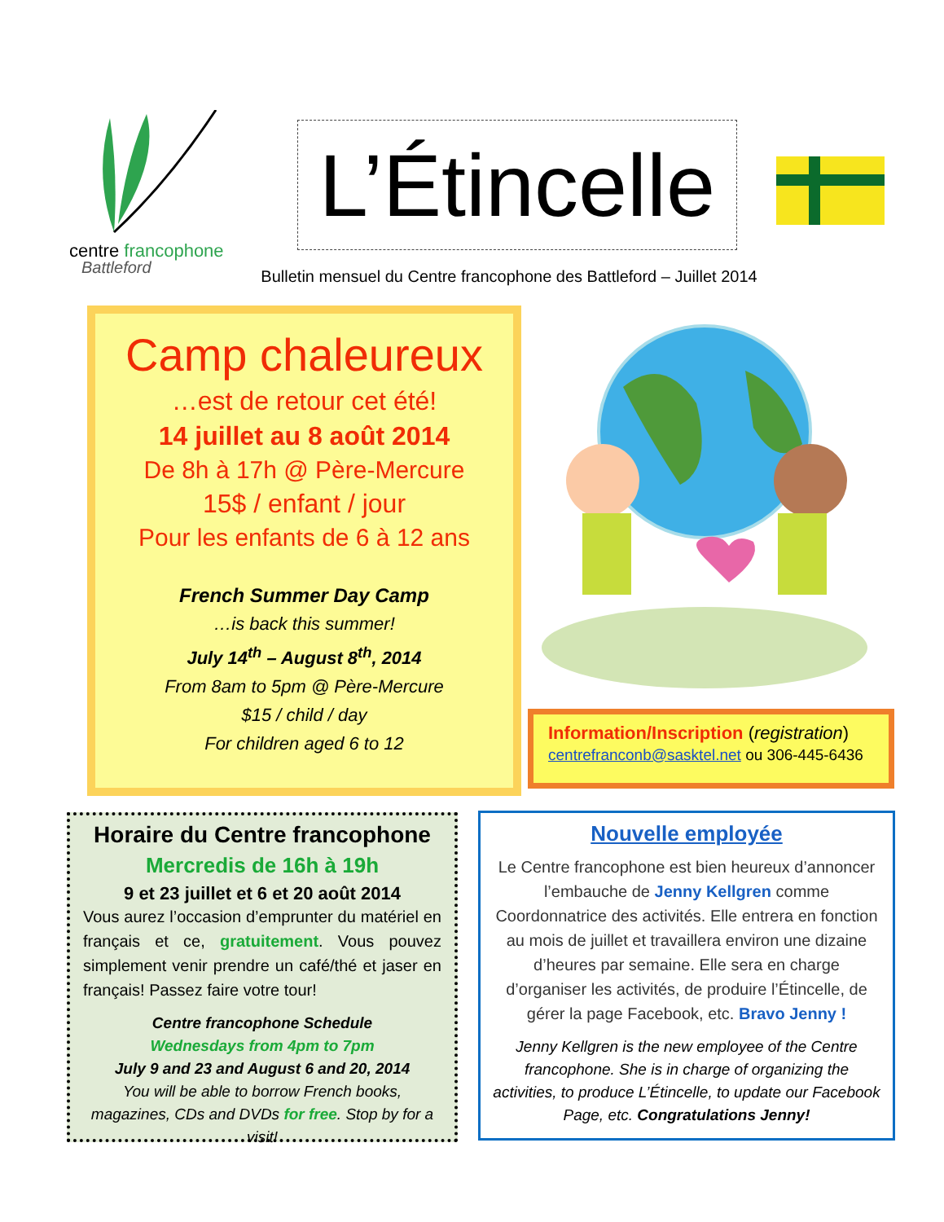centre francophone
Battleford
L’Étincelle
Bulletin mensuel du Centre francophone des Battleford – Juillet 2014
Camp chaleureux
…est de retour cet été!
14 juillet au 8 août 2014
De 8h à 17h @ Père-Mercure
15$ / enfant / jour
Pour les enfants de 6 à 12 ans
French Summer Day Camp
…is back this summer!
July 14<sup>th</sup> – August 8<sup>th</sup>, 2014
From 8am to 5pm @ Père-Mercure
$15 / child / day
For children aged 6 to 12
Information/Inscription (registration)
centrefranconb@sasktel.net ou 306-445-6436
Horaire du Centre francophone
Mercredis de 16h à 19h
9 et 23 juillet et 6 et 20 août 2014
Vous aurez l’occasion d’emprunter du matériel en français et ce, gratuitement. Vous pouvez simplement venir prendre un café/thé et jaser en français! Passez faire votre tour!
Centre francophone Schedule
Wednesdays from 4pm to 7pm
July 9 and 23 and August 6 and 20, 2014
You will be able to borrow French books, magazines, CDs and DVDs for free. Stop by for a visit!
Nouvelle employée
Le Centre francophone est bien heureux d’annoncer l’embauche de Jenny Kellgren comme Coordonnatrice des activités. Elle entrera en fonction au mois de juillet et travaillera environ une dizaine d’heures par semaine. Elle sera en charge d’organiser les activités, de produire l’Étincelle, de gérer la page Facebook, etc. Bravo Jenny !
Jenny Kellgren is the new employee of the Centre francophone. She is in charge of organizing the activities, to produce L’Étincelle, to update our Facebook Page, etc. Congratulations Jenny!